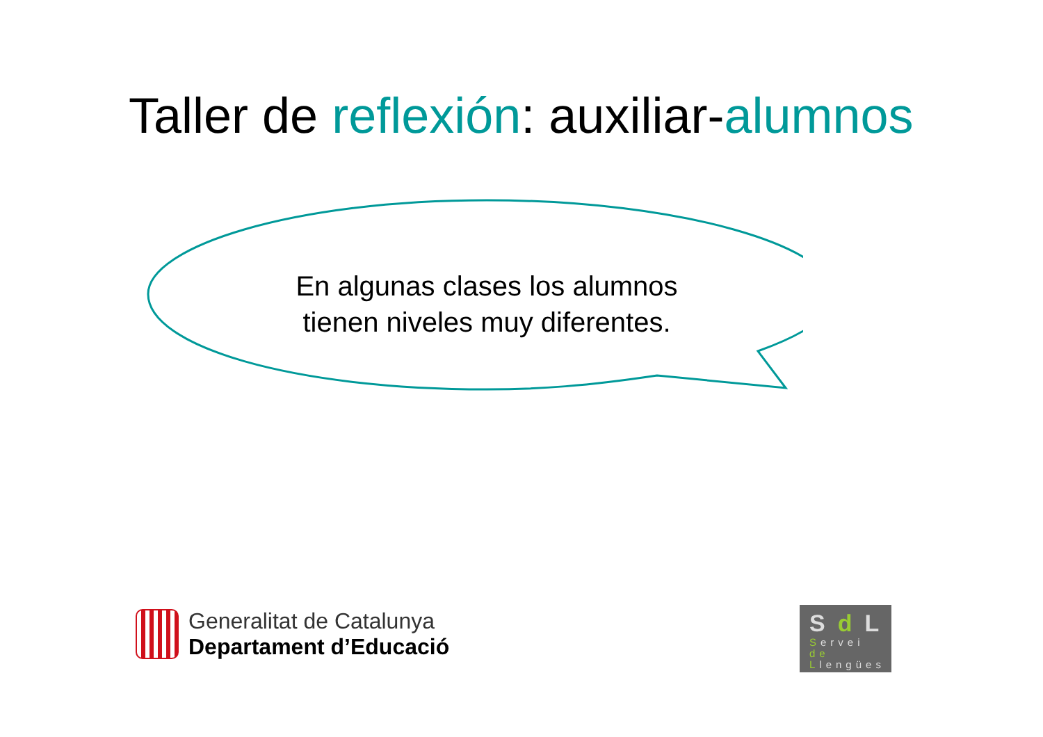Taller de reflexión: auxiliar-alumnos
En algunas clases los alumnos
tienen niveles muy diferentes.
Generalitat de Catalunya
Departament d’Educació
Sd L
Servei
de
Llengües